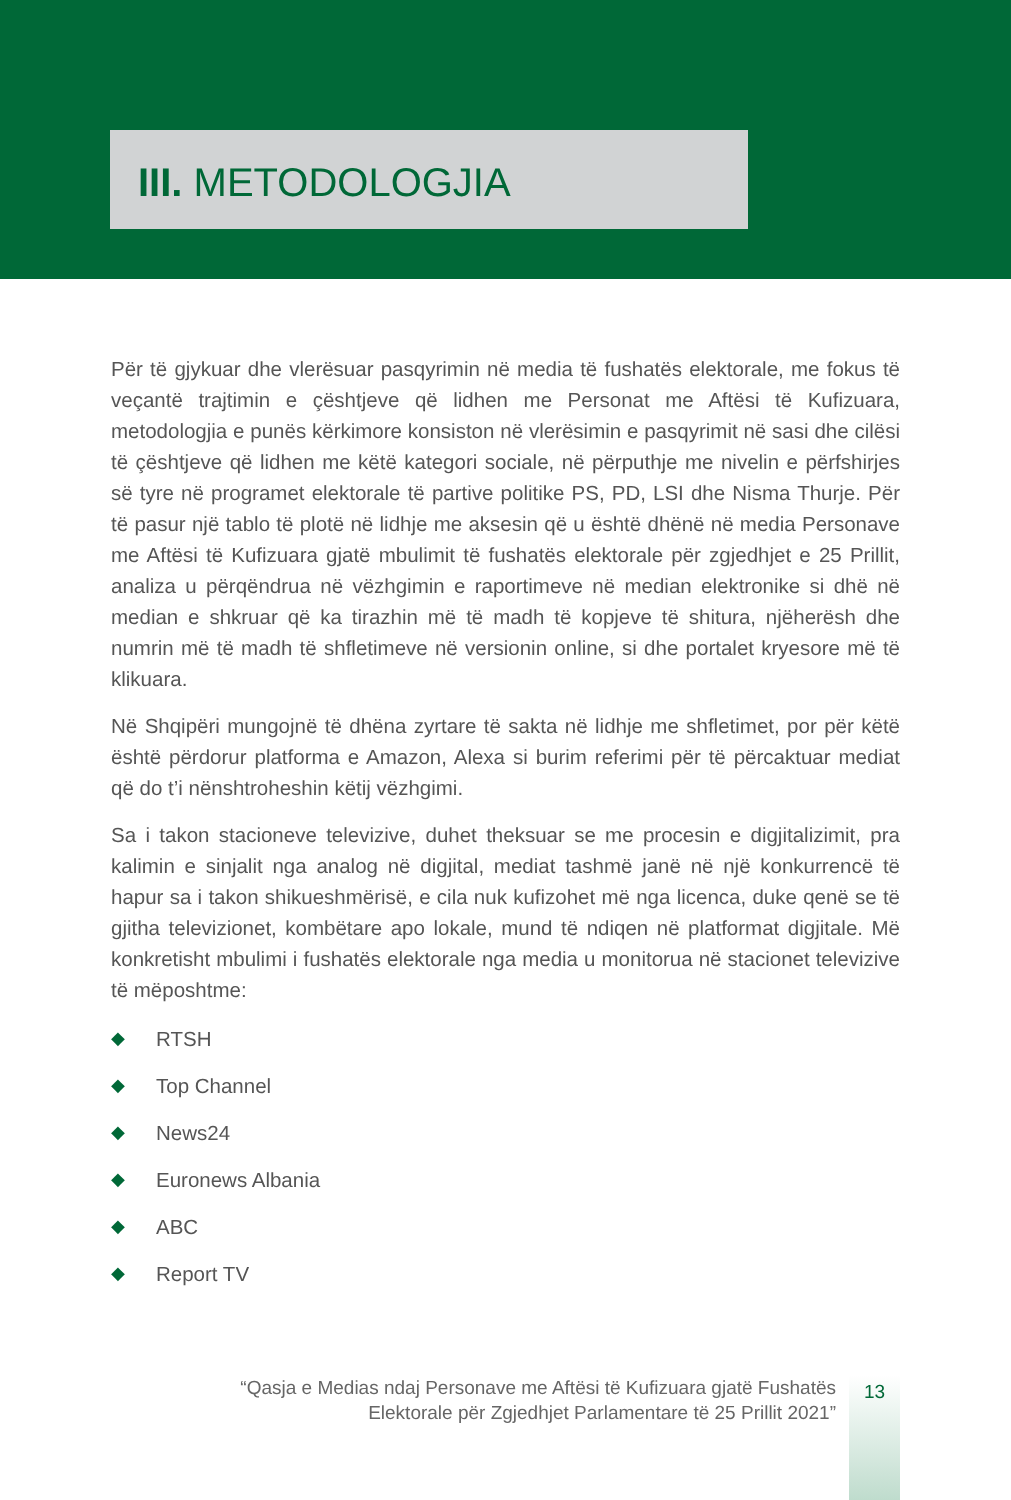III. METODOLOGJIA
Për të gjykuar dhe vlerësuar pasqyrimin në media të fushatës elektorale, me fokus të veçantë trajtimin e çështjeve që lidhen me Personat me Aftësi të Kufizuara, metodologjia e punës kërkimore konsiston në vlerësimin e pasqyrimit në sasi dhe cilësi të çështjeve që lidhen me këtë kategori sociale, në përputhje me nivelin e përfshirjes së tyre në programet elektorale të partive politike PS, PD, LSI dhe Nisma Thurje. Për të pasur një tablo të plotë në lidhje me aksesin që u është dhënë në media Personave me Aftësi të Kufizuara gjatë mbulimit të fushatës elektorale për zgjedhjet e 25 Prillit, analiza u përqëndrua në vëzhgimin e raportimeve në median elektronike si dhë në median e shkruar që ka tirazhin më të madh të kopjeve të shitura, njëherësh dhe numrin më të madh të shfletimeve në versionin online, si dhe portalet kryesore më të klikuara.
Në Shqipëri mungojnë të dhëna zyrtare të sakta në lidhje me shfletimet, por për këtë është përdorur platforma e Amazon, Alexa si burim referimi për të përcaktuar mediat që do t’i nënshtroheshin këtij vëzhgimi.
Sa i takon stacioneve televizive, duhet theksuar se me procesin e digjitalizimit, pra kalimin e sinjalit nga analog në digjital, mediat tashmë janë në një konkurrencë të hapur sa i takon shikueshmërisë, e cila nuk kufizohet më nga licenca, duke qenë se të gjitha televizionet, kombëtare apo lokale, mund të ndiqen në platformat digjitale. Më konkretisht mbulimi i fushatës elektorale nga media u monitorua në stacionet televizive të mëposhtme:
◆ RTSH
◆ Top Channel
◆ News24
◆ Euronews Albania
◆ ABC
◆ Report TV
“Qasja e Medias ndaj Personave me Aftësi të Kufizuara gjatë Fushatës
Elektorale për Zgjedhjet Parlamentare të 25 Prillit 2021”
13